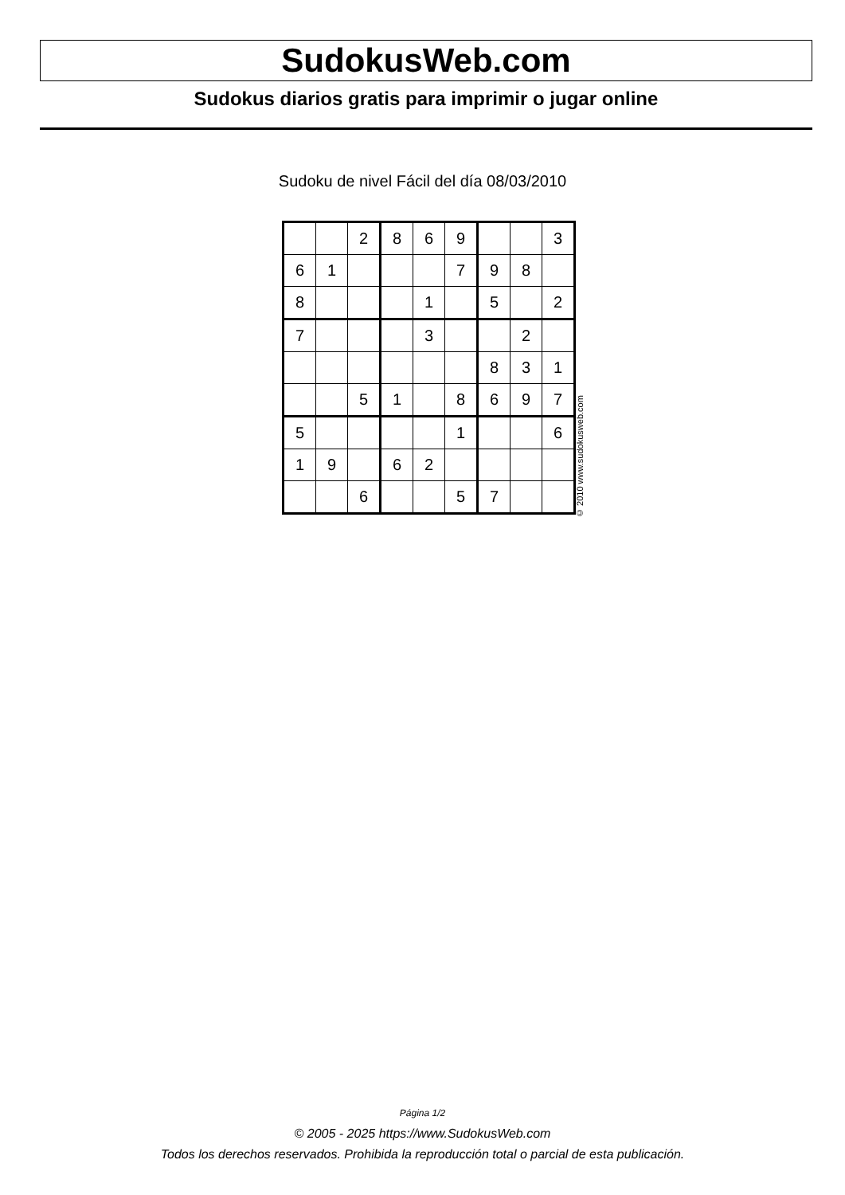SudokusWeb.com
Sudokus diarios gratis para imprimir o jugar online
Sudoku de nivel Fácil del día 08/03/2010
| | | 2 | 8 | 6 | 9 | | | 3 |
| 6 | 1 | | | | 7 | 9 | 8 | |
| 8 | | | | 1 | | 5 | | 2 |
| 7 | | | | 3 | | | 2 | |
| | | | | | | 8 | 3 | 1 |
| | | 5 | 1 | | 8 | 6 | 9 | 7 |
| 5 | | | | | 1 | | | 6 |
| 1 | 9 | | 6 | 2 | | | | |
| | | 6 | | | 5 | 7 | | |
© 2010 www.sudokusweb.com
Página 1/2
© 2005 - 2025 https://www.SudokusWeb.com
Todos los derechos reservados. Prohibida la reproducción total o parcial de esta publicación.